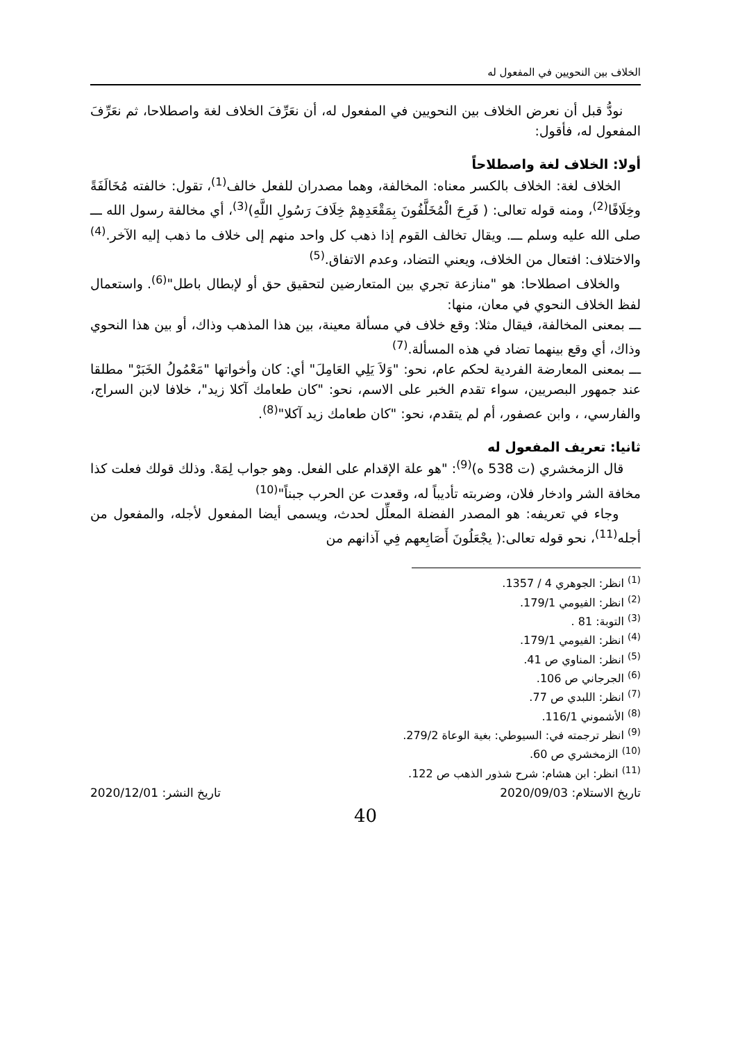الخلاف بين النحويين في المفعول له
نودُّ قبل أن نعرض الخلاف بين النحويين في المفعول له، أن نعَرِّفَ الخلاف لغة واصطلاحا، ثم نعَرِّفَ المفعول له، فأقول:
أولا: الخلاف لغة واصطلاحاً
الخلاف لغة: الخلاف بالكسر معناه: المخالفة، وهما مصدران للفعل خالف<sup>(1)</sup>، تقول: خالفته مُخَالَفَةً وخِلَافًا<sup>(2)</sup>، ومنه قوله تعالى: ( فَرِحَ الْمُخَلَّفُونَ بِمَقْعَدِهِمْ خِلَافَ رَسُولِ اللَّهِ)<sup>(3)</sup>، أي مخالفة رسول الله ـــ صلى الله عليه وسلم ـــ. ويقال تخالف القوم إذا ذهب كل واحد منهم إلى خلاف ما ذهب إليه الآخر.<sup>(4)</sup> والاختلاف: افتعال من الخلاف، ويعني التضاد، وعدم الاتفاق.<sup>(5)</sup>
والخلاف اصطلاحا: هو "منازعة تجري بين المتعارضين لتحقيق حق أو لإبطال باطل"<sup>(6)</sup>. واستعمال لفظ الخلاف النحوي في معان، منها:
ـــ بمعنى المخالفة، فيقال مثلا: وقع خلاف في مسألة معينة، بين هذا المذهب وذاك، أو بين هذا النحوي وذاك، أي وقع بينهما تضاد في هذه المسألة.<sup>(7)</sup>
ـــ بمعنى المعارضة الفردية لحكم عام، نحو: "وَلاَ يَلِي العَامِلَ" أي: كان وأخواتها "مَعْمُولُ الخَبَرْ" مطلقا عند جمهور البصريين، سواء تقدم الخبر على الاسم، نحو: "كان طعامك آكلا زيد"، خلافا لابن السراج، والفارسي، ، وابن عصفور، أم لم يتقدم، نحو: "كان طعامك زيد آكلا"<sup>(8)</sup>.
ثانيا: تعريف المفعول له
قال الزمخشري (ت 538 ه)<sup>(9)</sup>: "هو علة الإقدام على الفعل. وهو جواب لِمَهْ. وذلك قولك فعلت كذا مخافة الشر وادخار فلان، وضربته تأديباً له، وقعدت عن الحرب جبناً"<sup>(10)</sup>
وجاء في تعريفه: هو المصدر الفضلة المعلِّل لحدث، ويسمى أيضا المفعول لأجله، والمفعول من أجله<sup>(11)</sup>، نحو قوله تعالى:( يجْعَلُونَ أَصَابِعهم فِي آذانهم من
<sup>(1)</sup> انظر: الجوهري 4 / 1357.
<sup>(2)</sup> انظر: الفيومي 179/1.
<sup>(3)</sup> التوبة: 81 .
<sup>(4)</sup> انظر: الفيومي 179/1.
<sup>(5)</sup> انظر: المناوي ص 41.
<sup>(6)</sup> الجرجاني ص 106.
<sup>(7)</sup> انظر: اللبدي ص 77.
<sup>(8)</sup> الأشموني 116/1.
<sup>(9)</sup> انظر ترجمته في: السيوطي: بغية الوعاة 279/2.
<sup>(10)</sup> الزمخشري ص 60.
<sup>(11)</sup> انظر: ابن هشام: شرح شذور الذهب ص 122.
تاريخ الاستلام: 2020/09/03 تاريخ النشر: 2020/12/01
40